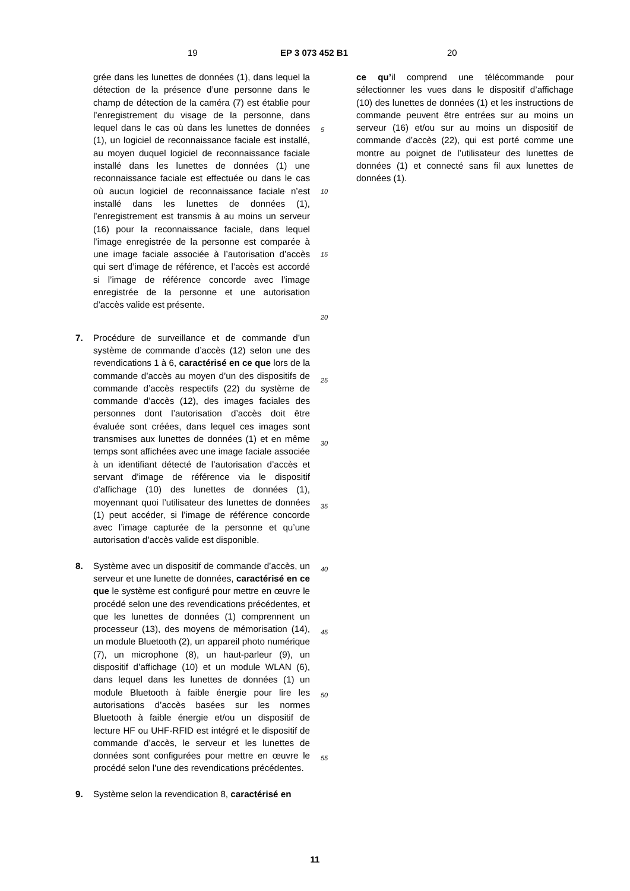19 EP 3 073 452 B1 20
grée dans les lunettes de données (1), dans lequel la détection de la présence d’une personne dans le champ de détection de la caméra (7) est établie pour l’enregistrement du visage de la personne, dans lequel dans le cas où dans les lunettes de données (1), un logiciel de reconnaissance faciale est installé, au moyen duquel logiciel de reconnaissance faciale installé dans les lunettes de données (1) une reconnaissance faciale est effectuée ou dans le cas où aucun logiciel de reconnaissance faciale n’est installé dans les lunettes de données (1), l’enregistrement est transmis à au moins un serveur (16) pour la reconnaissance faciale, dans lequel l’image enregistrée de la personne est comparée à une image faciale associée à l’autorisation d’accès qui sert d’image de référence, et l’accès est accordé si l’image de référence concorde avec l’image enregistrée de la personne et une autorisation d’accès valide est présente.
7. Procédure de surveillance et de commande d’un système de commande d’accès (12) selon une des revendications 1 à 6, caractérisé en ce que lors de la commande d’accès au moyen d’un des dispositifs de commande d’accès respectifs (22) du système de commande d’accès (12), des images faciales des personnes dont l’autorisation d’accès doit être évaluée sont créées, dans lequel ces images sont transmises aux lunettes de données (1) et en même temps sont affichées avec une image faciale associée à un identifiant détecté de l’autorisation d’accès et servant d’image de référence via le dispositif d’affichage (10) des lunettes de données (1), moyennant quoi l’utilisateur des lunettes de données (1) peut accéder, si l’image de référence concorde avec l’image capturée de la personne et qu’une autorisation d’accès valide est disponible.
8. Système avec un dispositif de commande d’accès, un serveur et une lunette de données, caractérisé en ce que le système est configuré pour mettre en œuvre le procédé selon une des revendications précédentes, et que les lunettes de données (1) comprennent un processeur (13), des moyens de mémorisation (14), un module Bluetooth (2), un appareil photo numérique (7), un microphone (8), un haut-parleur (9), un dispositif d’affichage (10) et un module WLAN (6), dans lequel dans les lunettes de données (1) un module Bluetooth à faible énergie pour lire les autorisations d’accès basées sur les normes Bluetooth à faible énergie et/ou un dispositif de lecture HF ou UHF-RFID est intégré et le dispositif de commande d’accès, le serveur et les lunettes de données sont configurées pour mettre en œuvre le procédé selon l’une des revendications précédentes.
9. Système selon la revendication 8, caractérisé en
5
10
15
20
25
30
35
40
45
50
55
ce qu’il comprend une télécommande pour sélectionner les vues dans le dispositif d’affichage (10) des lunettes de données (1) et les instructions de commande peuvent être entrées sur au moins un serveur (16) et/ou sur au moins un dispositif de commande d’accès (22), qui est porté comme une montre au poignet de l’utilisateur des lunettes de données (1) et connecté sans fil aux lunettes de données (1).
11